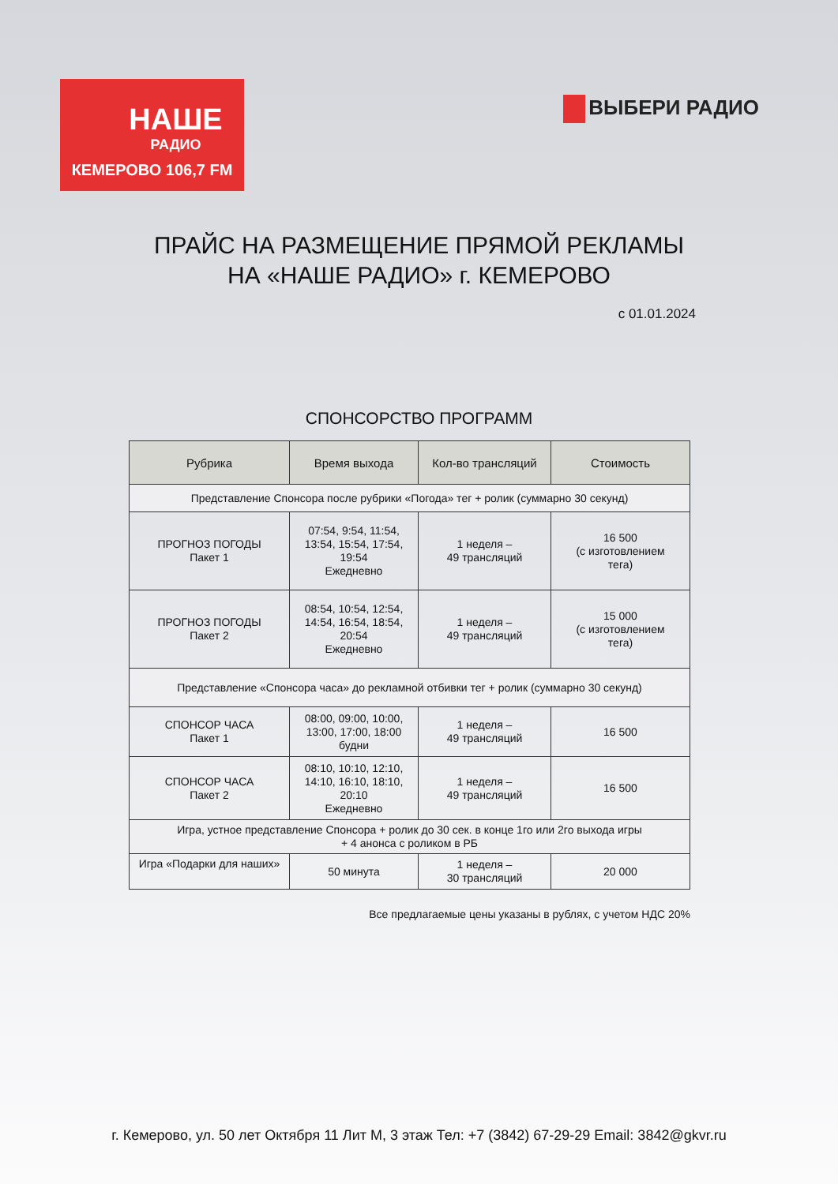НАШЕ
РАДИО
КЕМЕРОВО 106,7 FM
ВЫБЕРИ РАДИО
ПРАЙС НА РАЗМЕЩЕНИЕ ПРЯМОЙ РЕКЛАМЫ
НА «НАШЕ РАДИО» г. КЕМЕРОВО
с 01.01.2024
СПОНСОРСТВО ПРОГРАММ
| Рубрика | Время выхода | Кол-во трансляций | Стоимость |
| --- | --- | --- | --- |
| Представление Спонсора после рубрики «Погода» тег + ролик (суммарно 30 секунд) | | | |
| ПРОГНОЗ ПОГОДЫ Пакет 1 | 07:54, 9:54, 11:54, 13:54, 15:54, 17:54, 19:54 Ежедневно | 1 неделя – 49 трансляций | 16 500 (с изготовлением тега) |
| ПРОГНОЗ ПОГОДЫ Пакет 2 | 08:54, 10:54, 12:54, 14:54, 16:54, 18:54, 20:54 Ежедневно | 1 неделя – 49 трансляций | 15 000 (с изготовлением тега) |
| Представление «Спонсора часа» до рекламной отбивки тег + ролик (суммарно 30 секунд) | | | |
| СПОНСОР ЧАСА Пакет 1 | 08:00, 09:00, 10:00, 13:00, 17:00, 18:00 будни | 1 неделя – 49 трансляций | 16 500 |
| СПОНСОР ЧАСА Пакет 2 | 08:10, 10:10, 12:10, 14:10, 16:10, 18:10, 20:10 Ежедневно | 1 неделя – 49 трансляций | 16 500 |
| Игра, устное представление Спонсора + ролик до 30 сек. в конце 1го или 2го выхода игры + 4 анонса с роликом в РБ | | | |
| Игра «Подарки для наших» | 50 минута | 1 неделя – 30 трансляций | 20 000 |
Все предлагаемые цены указаны в рублях, с учетом НДС 20%
г. Кемерово, ул. 50 лет Октября 11 Лит М, 3 этаж Тел: +7 (3842) 67-29-29 Email: 3842@gkvr.ru